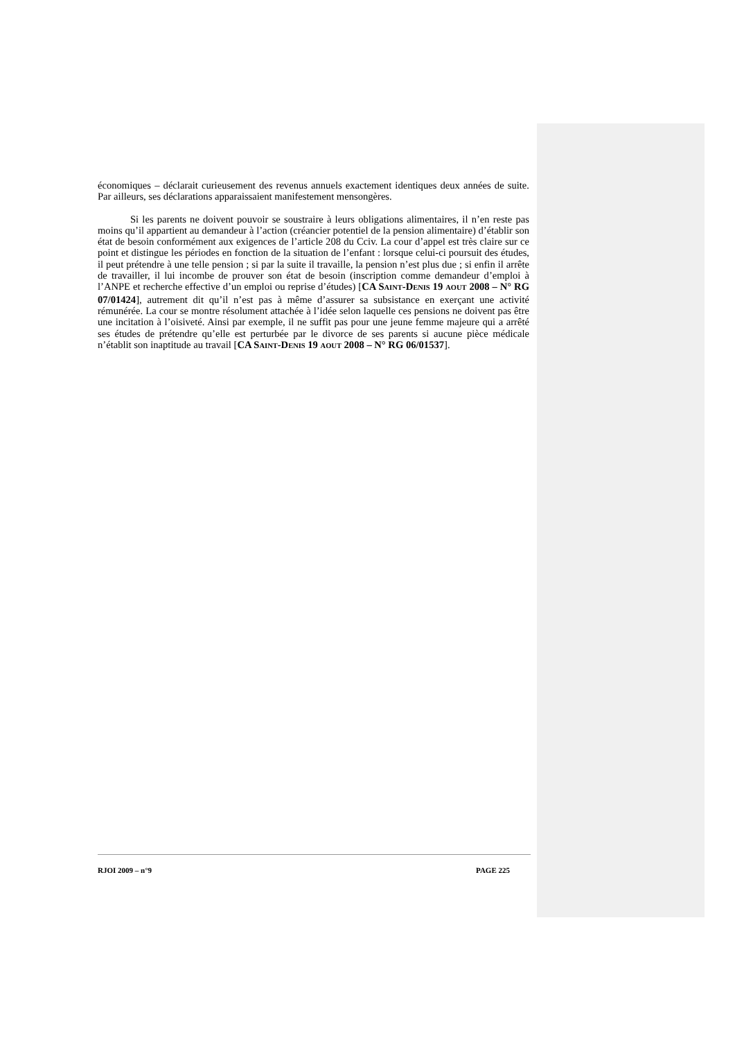économiques – déclarait curieusement des revenus annuels exactement identiques deux années de suite. Par ailleurs, ses déclarations apparaissaient manifestement mensongères.
Si les parents ne doivent pouvoir se soustraire à leurs obligations alimentaires, il n’en reste pas moins qu’il appartient au demandeur à l’action (créancier potentiel de la pension alimentaire) d’établir son état de besoin conformément aux exigences de l’article 208 du Cciv. La cour d’appel est très claire sur ce point et distingue les périodes en fonction de la situation de l’enfant : lorsque celui-ci poursuit des études, il peut prétendre à une telle pension ; si par la suite il travaille, la pension n’est plus due ; si enfin il arrête de travailler, il lui incombe de prouver son état de besoin (inscription comme demandeur d’emploi à l’ANPE et recherche effective d’un emploi ou reprise d’études) [CA SAINT-DENIS 19 AOUT 2008 – N° RG 07/01424], autrement dit qu’il n’est pas à même d’assurer sa subsistance en exerçant une activité rémunérée. La cour se montre résolument attachée à l’idée selon laquelle ces pensions ne doivent pas être une incitation à l’oisiveté. Ainsi par exemple, il ne suffit pas pour une jeune femme majeure qui a arrêté ses études de prétendre qu’elle est perturbée par le divorce de ses parents si aucune pièce médicale n’établit son inaptitude au travail [CA SAINT-DENIS 19 AOUT 2008 – N° RG 06/01537].
RJOI 2009 – n°9 PAGE 225